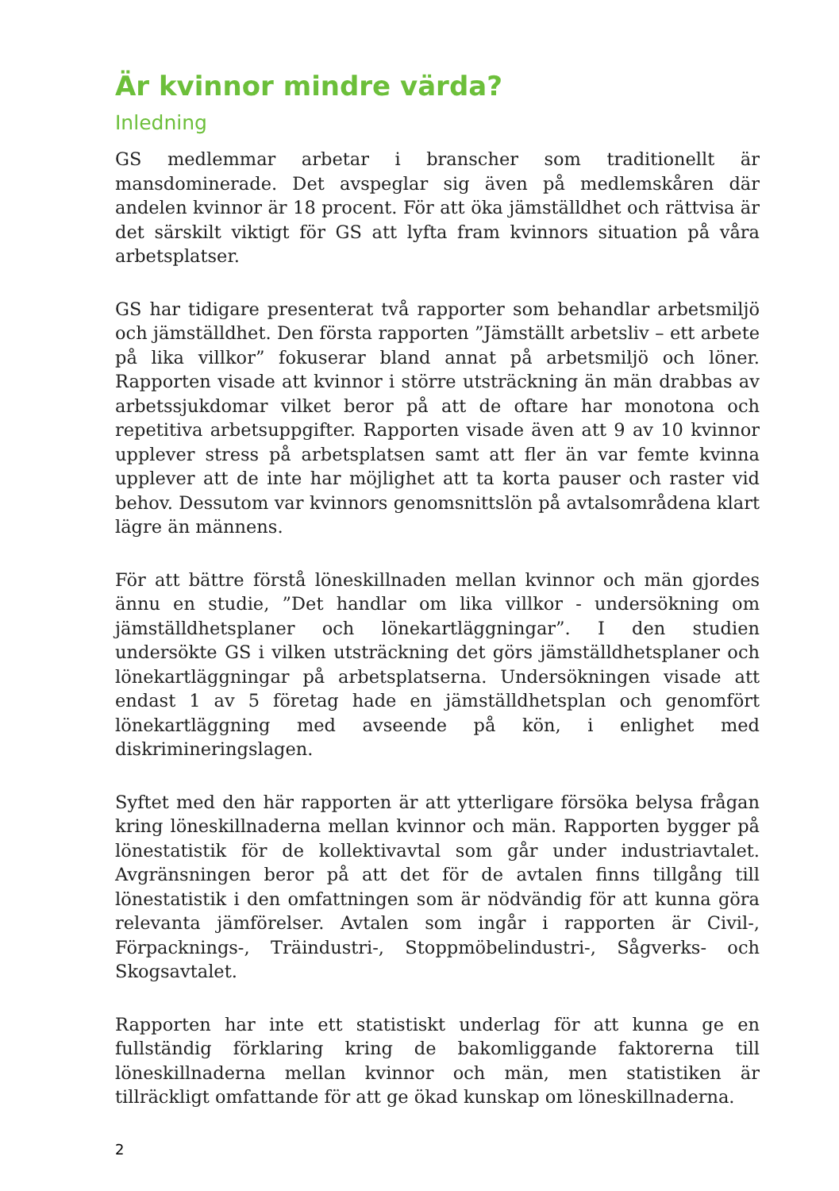Är kvinnor mindre värda?
Inledning
GS medlemmar arbetar i branscher som traditionellt är mansdominerade. Det avspeglar sig även på medlemskåren där andelen kvinnor är 18 procent. För att öka jämställdhet och rättvisa är det särskilt viktigt för GS att lyfta fram kvinnors situation på våra arbetsplatser.
GS har tidigare presenterat två rapporter som behandlar arbetsmiljö och jämställdhet. Den första rapporten ”Jämställt arbetsliv – ett arbete på lika villkor” fokuserar bland annat på arbetsmiljö och löner. Rapporten visade att kvinnor i större utsträckning än män drabbas av arbetssjukdomar vilket beror på att de oftare har monotona och repetitiva arbetsuppgifter. Rapporten visade även att 9 av 10 kvinnor upplever stress på arbetsplatsen samt att fler än var femte kvinna upplever att de inte har möjlighet att ta korta pauser och raster vid behov. Dessutom var kvinnors genomsnittslön på avtalsområdena klart lägre än männens.
För att bättre förstå löneskillnaden mellan kvinnor och män gjordes ännu en studie, ”Det handlar om lika villkor - undersökning om jämställdhetsplaner och lönekartläggningar”. I den studien undersökte GS i vilken utsträckning det görs jämställdhetsplaner och lönekartläggningar på arbetsplatserna. Undersökningen visade att endast 1 av 5 företag hade en jämställdhetsplan och genomfört lönekartläggning med avseende på kön, i enlighet med diskrimineringslagen.
Syftet med den här rapporten är att ytterligare försöka belysa frågan kring löneskillnaderna mellan kvinnor och män. Rapporten bygger på lönestatistik för de kollektivavtal som går under industriavtalet. Avgränsningen beror på att det för de avtalen finns tillgång till lönestatistik i den omfattningen som är nödvändig för att kunna göra relevanta jämförelser. Avtalen som ingår i rapporten är Civil-, Förpacknings-, Träindustri-, Stoppmöbelindustri-, Sågverks- och Skogsavtalet.
Rapporten har inte ett statistiskt underlag för att kunna ge en fullständig förklaring kring de bakomliggande faktorerna till löneskillnaderna mellan kvinnor och män, men statistiken är tillräckligt omfattande för att ge ökad kunskap om löneskillnaderna.
2